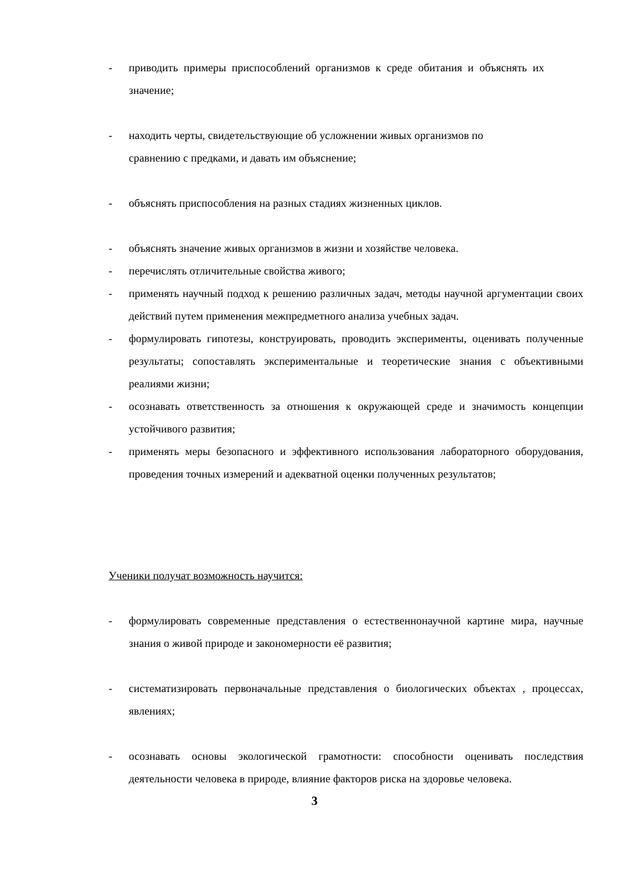- приводить примеры приспособлений организмов к среде обитания и объяснять их значение;
- находить черты, свидетельствующие об усложнении живых организмов по
сравнению с предками, и давать им объяснение;
- объяснять приспособления на разных стадиях жизненных циклов.
- объяснять значение живых организмов в жизни и хозяйстве человека.
- перечислять отличительные свойства живого;
- применять научный подход к решению различных задач, методы научной аргументации своих действий путем применения межпредметного анализа учебных задач.
- формулировать гипотезы, конструировать, проводить эксперименты, оценивать полученные результаты; сопоставлять экспериментальные и теоретические знания с объективными реалиями жизни;
- осознавать ответственность за отношения к окружающей среде и значимость концепции устойчивого развития;
- применять меры безопасного и эффективного использования лабораторного оборудования, проведения точных измерений и адекватной оценки полученных результатов;
Ученики получат возможность научится:
- формулировать современные представления о естественнонаучной картине мира, научные знания о живой природе и закономерности её развития;
- систематизировать первоначальные представления о биологических объектах , процессах, явлениях;
- осознавать основы экологической грамотности: способности оценивать последствия деятельности человека в природе, влияние факторов риска на здоровье человека.
3